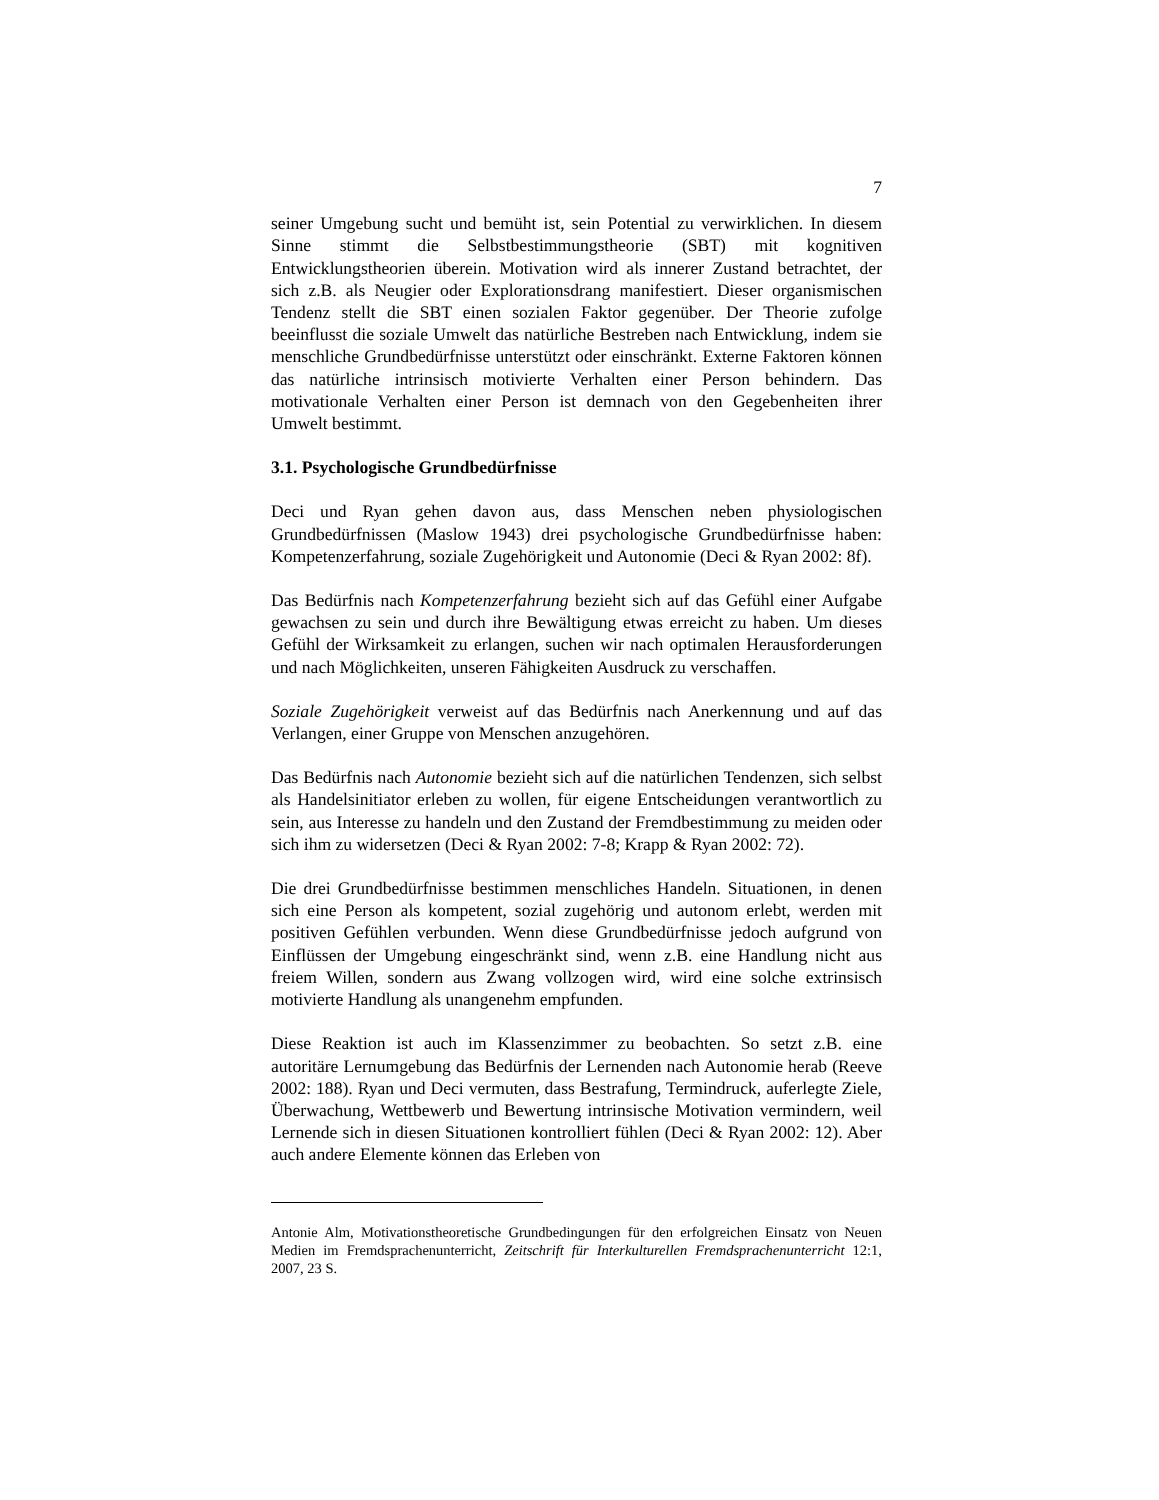7
seiner Umgebung sucht und bemüht ist, sein Potential zu verwirklichen. In diesem Sinne stimmt die Selbstbestimmungstheorie (SBT) mit kognitiven Entwicklungstheorien überein. Motivation wird als innerer Zustand betrachtet, der sich z.B. als Neugier oder Explorationsdrang manifestiert. Dieser organismischen Tendenz stellt die SBT einen sozialen Faktor gegenüber. Der Theorie zufolge beeinflusst die soziale Umwelt das natürliche Bestreben nach Entwicklung, indem sie menschliche Grundbedürfnisse unterstützt oder einschränkt. Externe Faktoren können das natürliche intrinsisch motivierte Verhalten einer Person behindern. Das motivationale Verhalten einer Person ist demnach von den Gegebenheiten ihrer Umwelt bestimmt.
3.1. Psychologische Grundbedürfnisse
Deci und Ryan gehen davon aus, dass Menschen neben physiologischen Grundbedürfnissen (Maslow 1943) drei psychologische Grundbedürfnisse haben: Kompetenzerfahrung, soziale Zugehörigkeit und Autonomie (Deci & Ryan 2002: 8f).
Das Bedürfnis nach Kompetenzerfahrung bezieht sich auf das Gefühl einer Aufgabe gewachsen zu sein und durch ihre Bewältigung etwas erreicht zu haben. Um dieses Gefühl der Wirksamkeit zu erlangen, suchen wir nach optimalen Herausforderungen und nach Möglichkeiten, unseren Fähigkeiten Ausdruck zu verschaffen.
Soziale Zugehörigkeit verweist auf das Bedürfnis nach Anerkennung und auf das Verlangen, einer Gruppe von Menschen anzugehören.
Das Bedürfnis nach Autonomie bezieht sich auf die natürlichen Tendenzen, sich selbst als Handelsinitiator erleben zu wollen, für eigene Entscheidungen verantwortlich zu sein, aus Interesse zu handeln und den Zustand der Fremdbestimmung zu meiden oder sich ihm zu widersetzen (Deci & Ryan 2002: 7-8; Krapp & Ryan 2002: 72).
Die drei Grundbedürfnisse bestimmen menschliches Handeln. Situationen, in denen sich eine Person als kompetent, sozial zugehörig und autonom erlebt, werden mit positiven Gefühlen verbunden. Wenn diese Grundbedürfnisse jedoch aufgrund von Einflüssen der Umgebung eingeschränkt sind, wenn z.B. eine Handlung nicht aus freiem Willen, sondern aus Zwang vollzogen wird, wird eine solche extrinsisch motivierte Handlung als unangenehm empfunden.
Diese Reaktion ist auch im Klassenzimmer zu beobachten. So setzt z.B. eine autoritäre Lernumgebung das Bedürfnis der Lernenden nach Autonomie herab (Reeve 2002: 188). Ryan und Deci vermuten, dass Bestrafung, Termindruck, auferlegte Ziele, Überwachung, Wettbewerb und Bewertung intrinsische Motivation vermindern, weil Lernende sich in diesen Situationen kontrolliert fühlen (Deci & Ryan 2002: 12). Aber auch andere Elemente können das Erleben von
Antonie Alm, Motivationstheoretische Grundbedingungen für den erfolgreichen Einsatz von Neuen Medien im Fremdsprachenunterricht, Zeitschrift für Interkulturellen Fremdsprachenunterricht 12:1, 2007, 23 S.